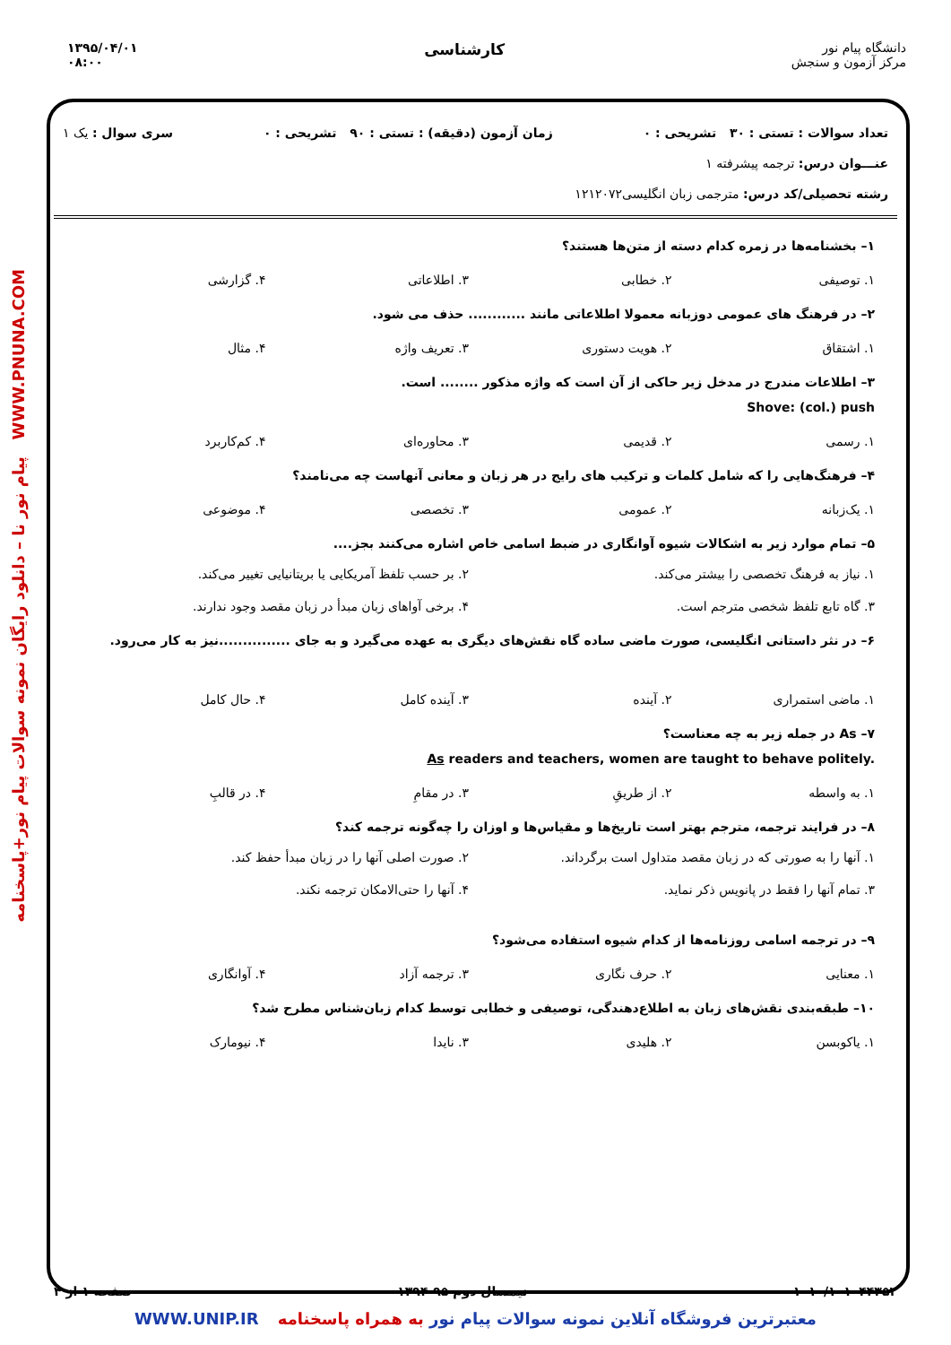۱۳۹۵/۰۴/۰۱
۰۸:۰۰
کارشناسی
دانشگاه پیام نور
مرکز آزمون و سنجش
پیام نور نا – دانلود رایگان نمونه سوالات پیام نور+پاسخنامه WWW.PNUNA.COM
تعداد سوالات : تستی : ۳۰ تشریحی : ۰ زمان آزمون (دقیقه) : تستی : ۹۰ تشریحی : ۰ سری سوال : یک ۱
عنـــوان درس: ترجمه پیشرفته ۱
رشته تحصیلی/کد درس: مترجمی زبان انگلیسی۱۲۱۲۰۷۲
۱– بخشنامه‌ها در زمره کدام دسته از متن‌ها هستند؟
۱. توصیفی ۲. خطابی ۳. اطلاعاتی ۴. گزارشی
۲– در فرهنگ های عمومی دوزبانه معمولا اطلاعاتی مانند ............ حذف می شود.
۱. اشتقاق ۲. هویت دستوری ۳. تعریف واژه ۴. مثال
۳– اطلاعات مندرج در مدخل زیر حاکی از آن است که واژه مذکور ........ است.
Shove: (col.) push
۱. رسمی ۲. قدیمی ۳. محاوره‌ای ۴. کم‌کاربرد
۴– فرهنگ‌هایی را که شامل کلمات و ترکیب های رایج در هر زبان و معانی آنهاست چه می‌نامند؟
۱. یک‌زبانه ۲. عمومی ۳. تخصصی ۴. موضوعی
۵– تمام موارد زیر به اشکالات شیوه آوانگاری در ضبط اسامی خاص اشاره می‌کنند بجز....
۱. نیاز به فرهنگ تخصصی را بیشتر می‌کند. ۲. بر حسب تلفظ آمریکایی یا بریتانیایی تغییر می‌کند. ۳. گاه تابع تلفظ شخصی مترجم است. ۴. برخی آواهای زبان مبدأ در زبان مقصد وجود ندارند.
۶– در نثر داستانی انگلیسی، صورت ماضی ساده گاه نقش‌های دیگری به عهده می‌گیرد و به جای ...............نیز به کار می‌رود.
۱. ماضی استمراری ۲. آینده ۳. آینده کامل ۴. حال کامل
۷– As در جمله زیر به چه معناست؟
As readers and teachers, women are taught to behave politely.
۱. به واسطه ۲. از طریقِ ۳. در مقامِ ۴. در قالبِ
۸– در فرایند ترجمه، مترجم بهتر است تاریخ‌ها و مقیاس‌ها و اوزان را چه‌گونه ترجمه کند؟
۱. آنها را به صورتی که در زبان مقصد متداول است برگرداند. ۲. صورت اصلی آنها را در زبان مبدأ حفظ کند. ۳. تمام آنها را فقط در پانویس ذکر نماید. ۴. آنها را حتی‌الامکان ترجمه نکند.
۹– در ترجمه اسامی روزنامه‌ها از کدام شیوه استفاده می‌شود؟
۱. معنایی ۲. حرف نگاری ۳. ترجمه آزاد ۴. آوانگاری
۱۰– طبقه‌بندی نقش‌های زبان به اطلاع‌دهندگی، توصیفی و خطابی توسط کدام زبان‌شناس مطرح شد؟
۱. یاکوبسن ۲. هلیدی ۳. نایدا ۴. نیومارک
۱۰۱۰/۱۰۱۰۴۴۳۵۲ نیمسال دوم ۹۵-۱۳۹۴ صفحه ۱ از ۴
معتبرترین فروشگاه آنلاین نمونه سوالات پیام نور به همراه پاسخنامه WWW.UNIP.IR